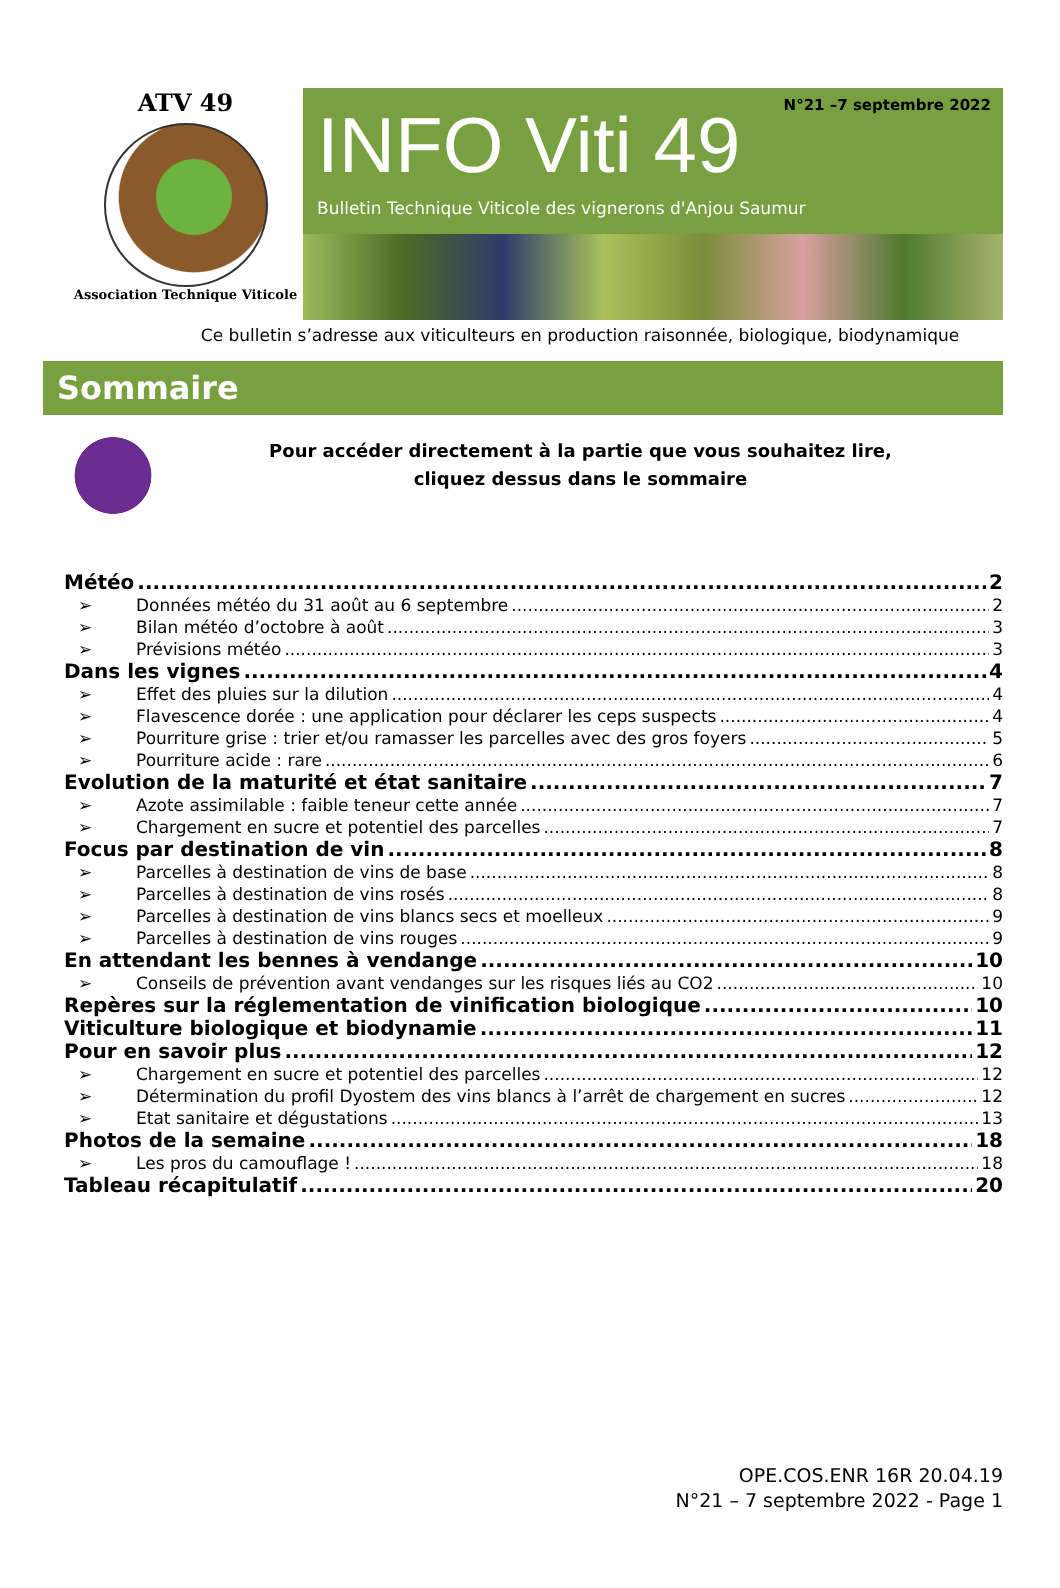ATV 49
Association Technique Viticole
N°21 –7 septembre 2022
INFO Viti 49
Bulletin Technique Viticole des vignerons d'Anjou Saumur
Ce bulletin s’adresse aux viticulteurs en production raisonnée, biologique, biodynamique
Sommaire
Pour accéder directement à la partie que vous souhaitez lire,
cliquez dessus dans le sommaire
Météo 2
➢ Données météo du 31 août au 6 septembre 2
➢ Bilan météo d’octobre à août 3
➢ Prévisions météo 3
Dans les vignes 4
➢ Effet des pluies sur la dilution 4
➢ Flavescence dorée : une application pour déclarer les ceps suspects 4
➢ Pourriture grise : trier et/ou ramasser les parcelles avec des gros foyers 5
➢ Pourriture acide : rare 6
Evolution de la maturité et état sanitaire 7
➢ Azote assimilable : faible teneur cette année 7
➢ Chargement en sucre et potentiel des parcelles 7
Focus par destination de vin 8
➢ Parcelles à destination de vins de base 8
➢ Parcelles à destination de vins rosés 8
➢ Parcelles à destination de vins blancs secs et moelleux 9
➢ Parcelles à destination de vins rouges 9
En attendant les bennes à vendange 10
➢ Conseils de prévention avant vendanges sur les risques liés au CO2 10
Repères sur la réglementation de vinification biologique 10
Viticulture biologique et biodynamie 11
Pour en savoir plus 12
➢ Chargement en sucre et potentiel des parcelles 12
➢ Détermination du profil Dyostem des vins blancs à l’arrêt de chargement en sucres 12
➢ Etat sanitaire et dégustations 13
Photos de la semaine 18
➢ Les pros du camouflage ! 18
Tableau récapitulatif 20
OPE.COS.ENR 16R 20.04.19
N°21 – 7 septembre 2022 - Page 1